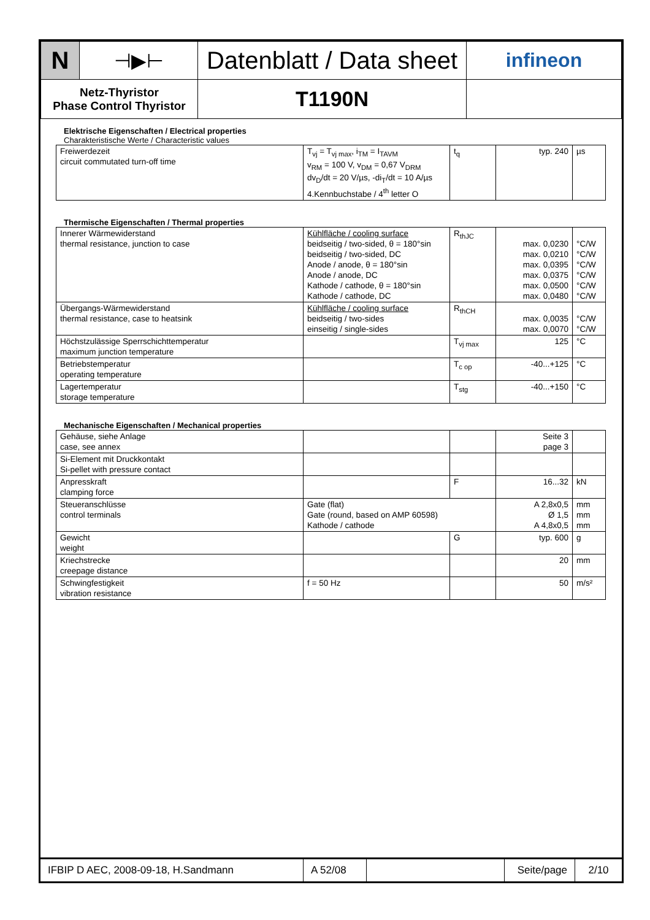| N | ⊣▶⊢ | Datenblatt / Data sheet | infineon |
| Netz-Thyristor Phase Control Thyristor | | T1190N | |
Elektrische Eigenschaften / Electrical properties
Charakteristische Werte / Characteristic values
| Freiwerdezeit circuit commutated turn-off time | T<sub>vj</sub> = T<sub>vj max</sub>, i<sub>TM</sub> = I<sub>TAVM</sub> v<sub>RM</sub> = 100 V, v<sub>DM</sub> = 0,67 V<sub>DRM</sub> dv<sub>D</sub>/dt = 20 V/µs, -di<sub>T</sub>/dt = 10 A/µs 4.Kennbuchstabe / 4<sup>th</sup> letter O | t<sub>q</sub> | typ. 240 | µs |
Thermische Eigenschaften / Thermal properties
| Innerer Wärmewiderstand thermal resistance, junction to case | Kühlfläche / cooling surface beidseitig / two-sided, θ = 180°sin beidseitig / two-sided, DC Anode / anode, θ = 180°sin Anode / anode, DC Kathode / cathode, θ = 180°sin Kathode / cathode, DC | R<sub>thJC</sub> | max. 0,0230 max. 0,0210 max. 0,0395 max. 0,0375 max. 0,0500 max. 0,0480 | °C/W °C/W °C/W °C/W °C/W °C/W |
| Übergangs-Wärmewiderstand thermal resistance, case to heatsink | Kühlfläche / cooling surface beidseitig / two-sides einseitig / single-sides | R<sub>thCH</sub> | max. 0,0035 max. 0,0070 | °C/W °C/W |
| Höchstzulässige Sperrschichttemperatur maximum junction temperature | | T<sub>vj max</sub> | 125 | °C |
| Betriebstemperatur operating temperature | | T<sub>c op</sub> | -40...+125 | °C |
| Lagertemperatur storage temperature | | T<sub>stg</sub> | -40...+150 | °C |
Mechanische Eigenschaften / Mechanical properties
| Gehäuse, siehe Anlage case, see annex | | | Seite 3 page 3 | |
| Si-Element mit Druckkontakt Si-pellet with pressure contact | | | | |
| Anpresskraft clamping force | | F | 16...32 | kN |
| Steueranschlüsse control terminals | Gate (flat) Gate (round, based on AMP 60598) Kathode / cathode | | A 2,8x0,5 Ø 1,5 A 4,8x0,5 | mm mm mm |
| Gewicht weight | | G | typ. 600 | g |
| Kriechstrecke creepage distance | | | 20 | mm |
| Schwingfestigkeit vibration resistance | f = 50 Hz | | 50 | m/s² |
| IFBIP D AEC, 2008-09-18, H.Sandmann | A 52/08 | | Seite/page | 2/10 |